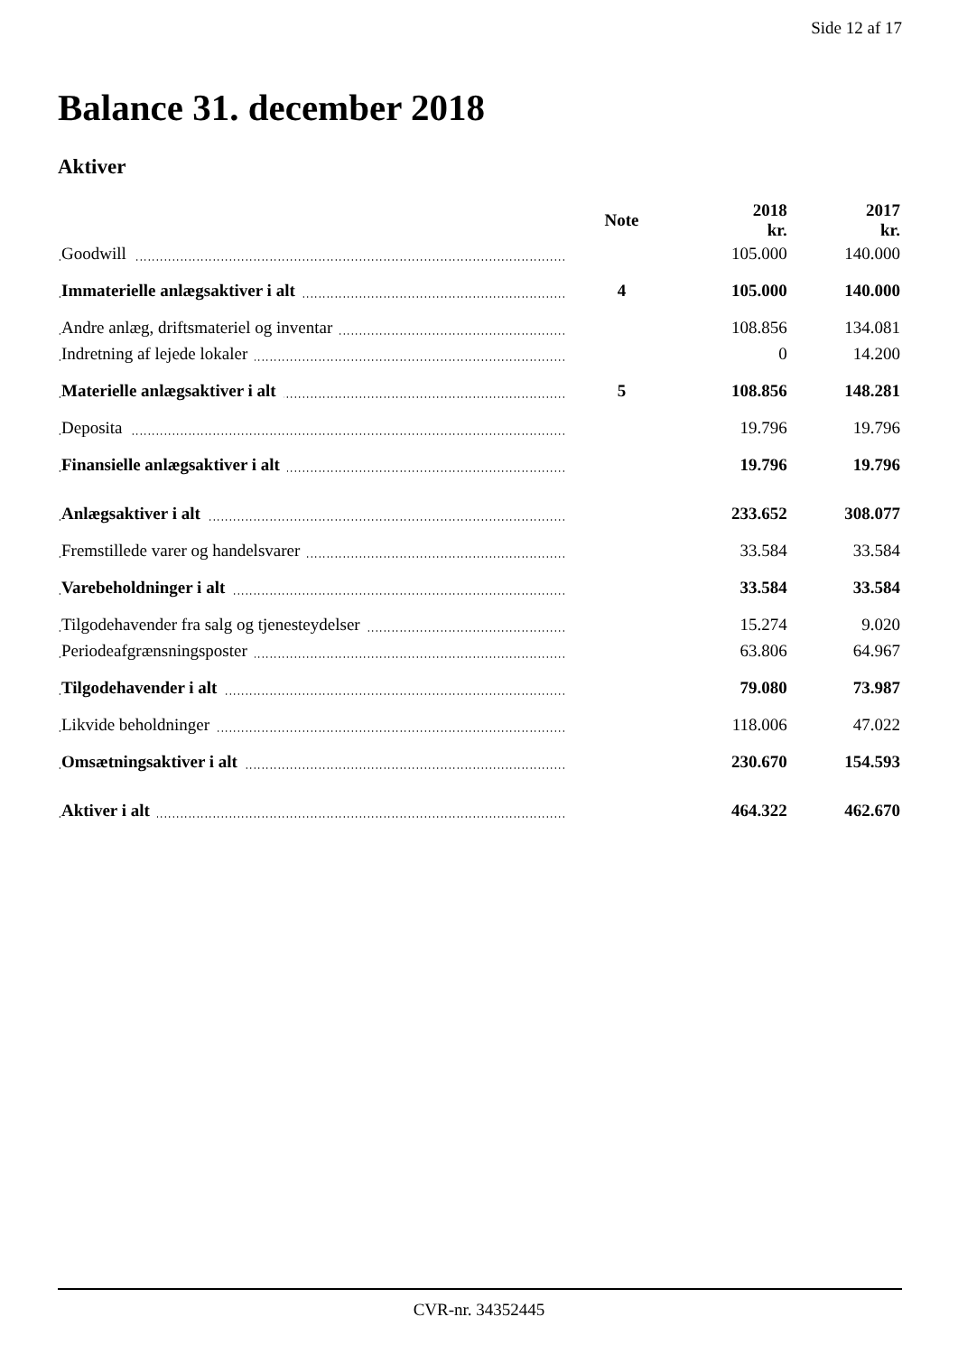Side 12 af 17
Balance 31. december 2018
Aktiver
| | Note | 2018 kr. | 2017 kr. |
| --- | --- | --- | --- |
| Goodwill | | 105.000 | 140.000 |
| Immaterielle anlægsaktiver i alt | 4 | 105.000 | 140.000 |
| Andre anlæg, driftsmateriel og inventar | | 108.856 | 134.081 |
| Indretning af lejede lokaler | | 0 | 14.200 |
| Materielle anlægsaktiver i alt | 5 | 108.856 | 148.281 |
| Deposita | | 19.796 | 19.796 |
| Finansielle anlægsaktiver i alt | | 19.796 | 19.796 |
| Anlægsaktiver i alt | | 233.652 | 308.077 |
| Fremstillede varer og handelsvarer | | 33.584 | 33.584 |
| Varebeholdninger i alt | | 33.584 | 33.584 |
| Tilgodehavender fra salg og tjenesteydelser | | 15.274 | 9.020 |
| Periodeafgrænsningsposter | | 63.806 | 64.967 |
| Tilgodehavender i alt | | 79.080 | 73.987 |
| Likvide beholdninger | | 118.006 | 47.022 |
| Omsætningsaktiver i alt | | 230.670 | 154.593 |
| Aktiver i alt | | 464.322 | 462.670 |
CVR-nr. 34352445